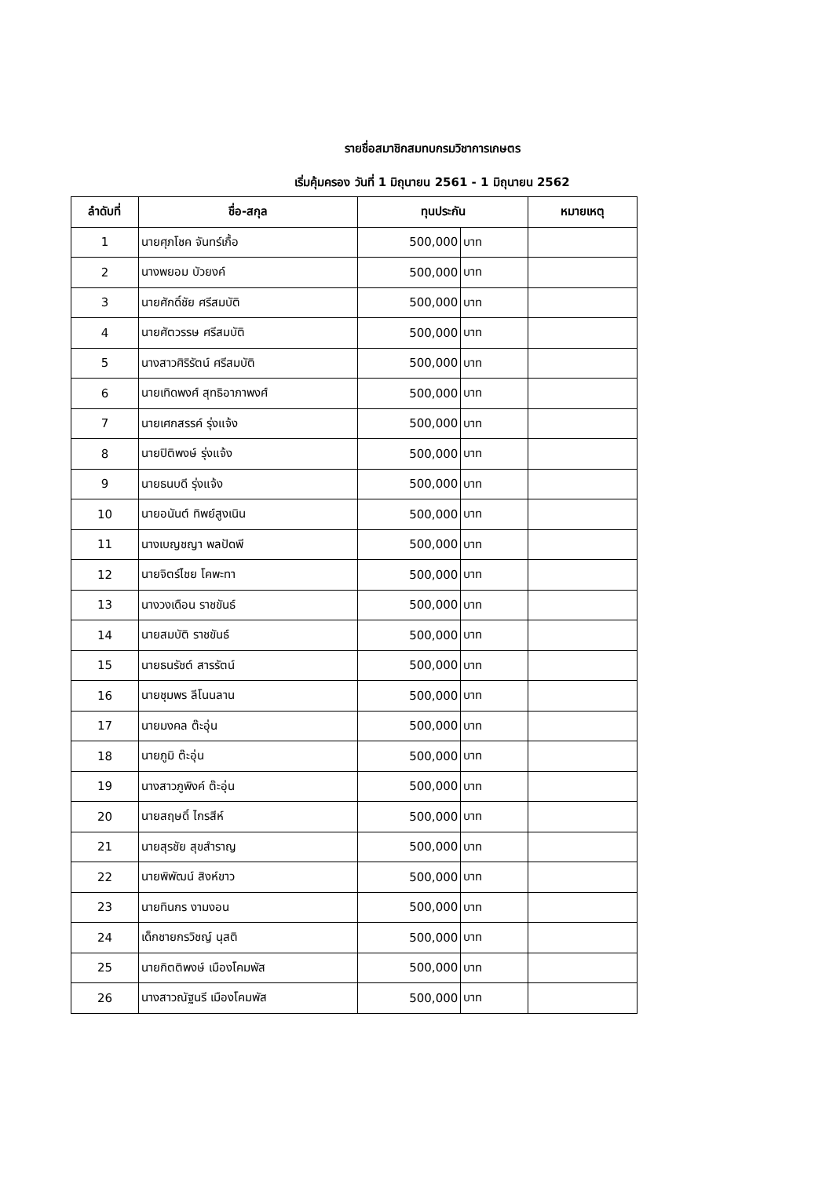รายชื่อสมาชิกสมทบกรมวิชาการเกษตร
เริ่มคุ้มครอง วันที่ 1 มิถุนายน 2561 - 1 มิถุนายน 2562
| ลำดับที่ | ชื่อ-สกุล | ทุนประกัน | | หมายเหตุ |
| --- | --- | --- | --- | --- |
| 1 | นายศุภโชค จันทร์เกื้อ | 500,000 | บาท | |
| 2 | นางพยอม บัวยงค์ | 500,000 | บาท | |
| 3 | นายศักดิ์ชัย ศรีสมบัติ | 500,000 | บาท | |
| 4 | นายศัตวรรษ ศรีสมบัติ | 500,000 | บาท | |
| 5 | นางสาวศิริรัตน์ ศรีสมบัติ | 500,000 | บาท | |
| 6 | นายเทิดพงศ์ สุทธิอาภาพงศ์ | 500,000 | บาท | |
| 7 | นายเศกสรรค์ รุ่งแจ้ง | 500,000 | บาท | |
| 8 | นายปิติพงษ์ รุ่งแจ้ง | 500,000 | บาท | |
| 9 | นายธนบดี รุ่งแจ้ง | 500,000 | บาท | |
| 10 | นายอนันต์ ทิพย์สูงเนิน | 500,000 | บาท | |
| 11 | นางเบญชญา พลปัดพี | 500,000 | บาท | |
| 12 | นายจิตร์ไชย โคพะทา | 500,000 | บาท | |
| 13 | นางวงเดือน ราชขันธ์ | 500,000 | บาท | |
| 14 | นายสมบัติ ราชขันธ์ | 500,000 | บาท | |
| 15 | นายธนรัชต์ สารรัตน์ | 500,000 | บาท | |
| 16 | นายชุมพร ลีโนนลาน | 500,000 | บาท | |
| 17 | นายมงคล ต๊ะอุ่น | 500,000 | บาท | |
| 18 | นายภูมิ ต๊ะอุ่น | 500,000 | บาท | |
| 19 | นางสาวภูพิงค์ ต๊ะอุ่น | 500,000 | บาท | |
| 20 | นายสฤษดิ์ ไกรสีห์ | 500,000 | บาท | |
| 21 | นายสุรชัย สุขสำราญ | 500,000 | บาท | |
| 22 | นายพิพัฒน์ สิงห์ขาว | 500,000 | บาท | |
| 23 | นายทินกร งามงอน | 500,000 | บาท | |
| 24 | เด็กชายกรวิชญ์ นุสติ | 500,000 | บาท | |
| 25 | นายกิตติพงษ์ เมืองโคมพัส | 500,000 | บาท | |
| 26 | นางสาวณัฐนรี เมืองโคมพัส | 500,000 | บาท | |